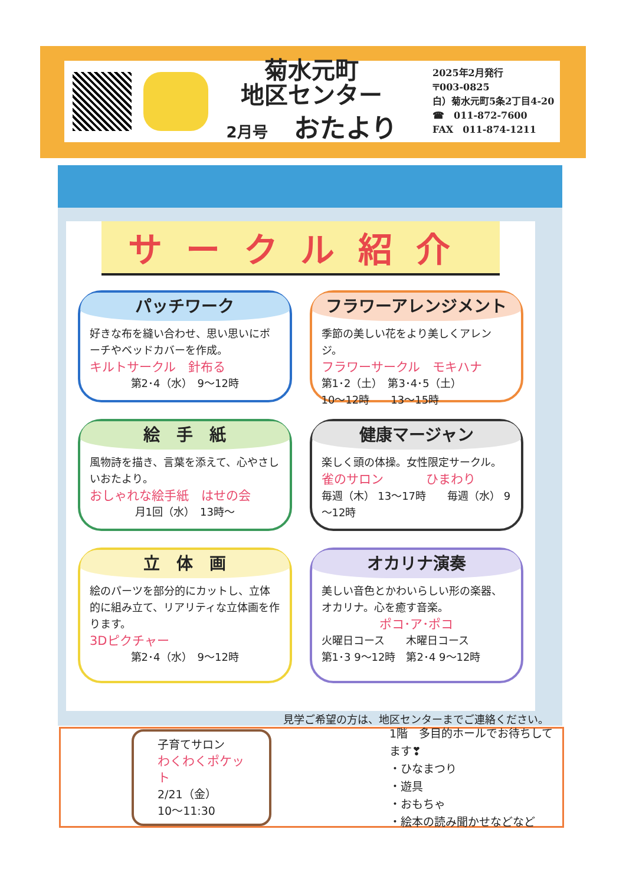菊水元町
地区センター
2月号　おたより
2025年2月発行
〒003-0825
白）菊水元町5条2丁目4-20
☎　011-872-7600
FAX　011-874-1211
サークル紹介
パッチワーク
好きな布を縫い合わせ、思い思いにポーチやベッドカバーを作成。
キルトサークル　針布る
第2･4（水）　9～12時
フラワーアレンジメント
季節の美しい花をより美しくアレンジ。
フラワーサークル　モキハナ
第1･2（土）　第3･4･5（土）
10～12時　　13～15時
絵　手　紙
風物詩を描き、言葉を添えて、心やさしいおたより。
おしゃれな絵手紙　はせの会
月1回（水）　13時～
健康マージャン
楽しく頭の体操。女性限定サークル。
雀のサロン　　　　ひまわり
毎週（木） 13～17時　　毎週（水） 9～12時
立　体　画
絵のパーツを部分的にカットし、立体的に組み立て、リアリティな立体画を作ります。
3Dピクチャー
第2･4（水）　9～12時
オカリナ演奏
美しい音色とかわいらしい形の楽器、オカリナ。心を癒す音楽。
ポコ･ア･ポコ
火曜日コース　　木曜日コース
第1･3 9～12時　第2･4 9～12時
見学ご希望の方は、地区センターまでご連絡ください。
子育てサロン
わくわくポケット
2/21（金）
10～11:30
1階　多目的ホールでお待ちしてます❣
・ひなまつり
・遊具
・おもちゃ
・絵本の読み聞かせなどなど